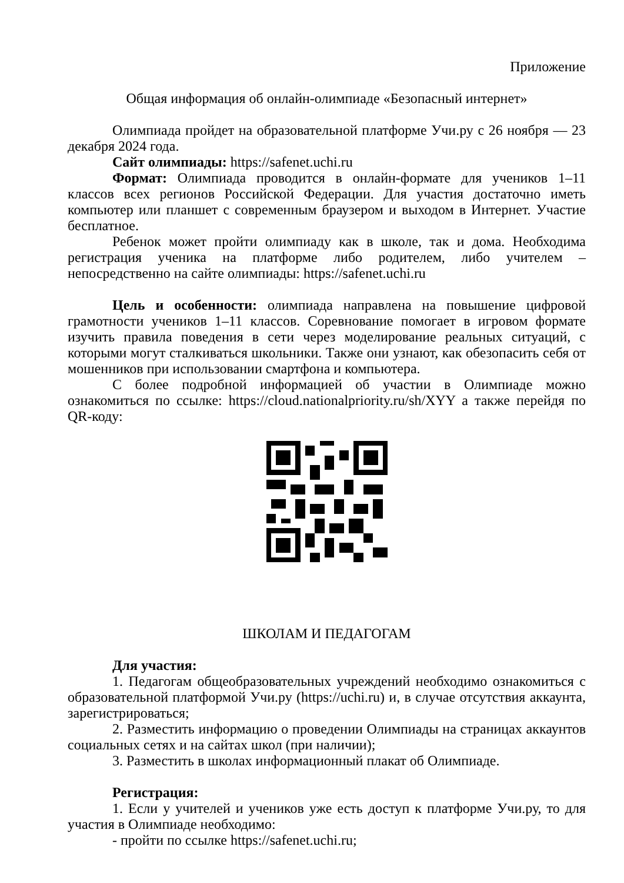Приложение
Общая информация об онлайн-олимпиаде «Безопасный интернет»
Олимпиада пройдет на образовательной платформе Учи.ру с 26 ноября — 23 декабря 2024 года.
Сайт олимпиады: https://safenet.uchi.ru
Формат: Олимпиада проводится в онлайн-формате для учеников 1–11 классов всех регионов Российской Федерации. Для участия достаточно иметь компьютер или планшет с современным браузером и выходом в Интернет. Участие бесплатное.
Ребенок может пройти олимпиаду как в школе, так и дома. Необходима регистрация ученика на платформе либо родителем, либо учителем – непосредственно на сайте олимпиады: https://safenet.uchi.ru
Цель и особенности: олимпиада направлена на повышение цифровой грамотности учеников 1–11 классов. Соревнование помогает в игровом формате изучить правила поведения в сети через моделирование реальных ситуаций, с которыми могут сталкиваться школьники. Также они узнают, как обезопасить себя от мошенников при использовании смартфона и компьютера.
С более подробной информацией об участии в Олимпиаде можно ознакомиться по ссылке: https://cloud.nationalpriority.ru/sh/XYY а также перейдя по QR-коду:
ШКОЛАМ И ПЕДАГОГАМ
Для участия:
1. Педагогам общеобразовательных учреждений необходимо ознакомиться с образовательной платформой Учи.ру (https://uchi.ru) и, в случае отсутствия аккаунта, зарегистрироваться;
2. Разместить информацию о проведении Олимпиады на страницах аккаунтов социальных сетях и на сайтах школ (при наличии);
3. Разместить в школах информационный плакат об Олимпиаде.
Регистрация:
1. Если у учителей и учеников уже есть доступ к платформе Учи.ру, то для участия в Олимпиаде необходимо:
- пройти по ссылке https://safenet.uchi.ru;